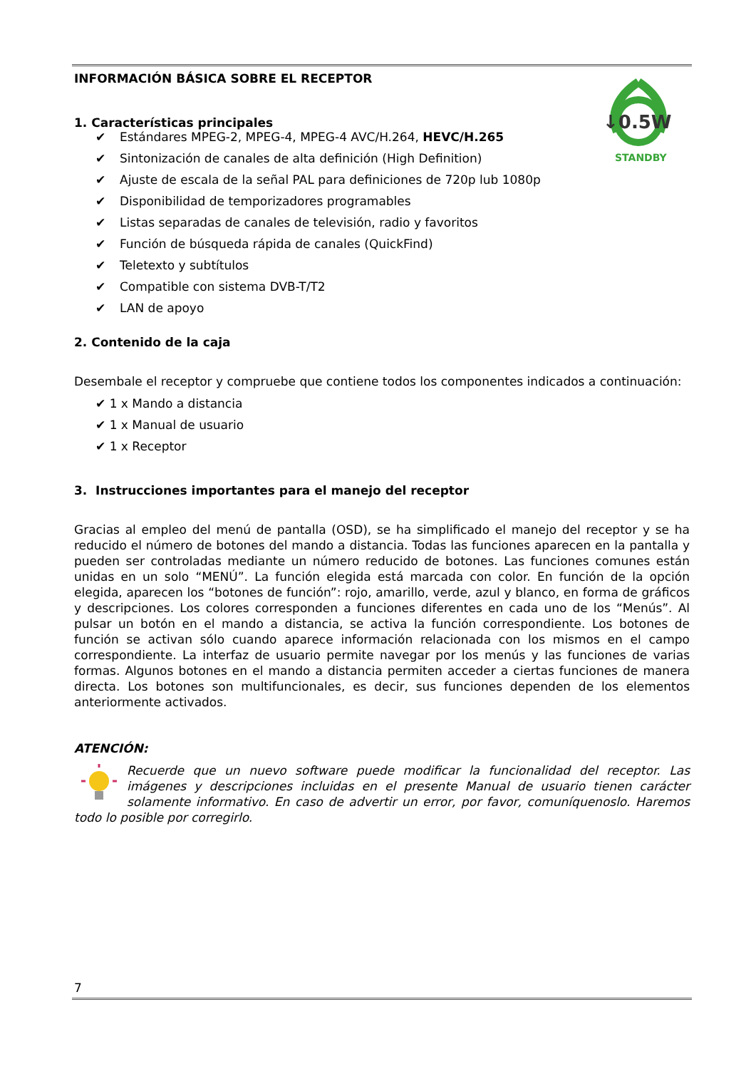↓0.5W
STANDBY
INFORMACIÓN BÁSICA SOBRE EL RECEPTOR
1. Características principales
✔ Estándares MPEG-2, MPEG-4, MPEG-4 AVC/H.264, HEVC/H.265
✔ Sintonización de canales de alta definición (High Definition)
✔ Ajuste de escala de la señal PAL para definiciones de 720p lub 1080p
✔ Disponibilidad de temporizadores programables
✔ Listas separadas de canales de televisión, radio y favoritos
✔ Función de búsqueda rápida de canales (QuickFind)
✔ Teletexto y subtítulos
✔ Compatible con sistema DVB-T/T2
✔ LAN de apoyo
2. Contenido de la caja
Desembale el receptor y compruebe que contiene todos los componentes indicados a continuación:
✔ 1 x Mando a distancia
✔ 1 x Manual de usuario
✔ 1 x Receptor
3. Instrucciones importantes para el manejo del receptor
Gracias al empleo del menú de pantalla (OSD), se ha simplificado el manejo del receptor y se ha reducido el número de botones del mando a distancia. Todas las funciones aparecen en la pantalla y pueden ser controladas mediante un número reducido de botones. Las funciones comunes están unidas en un solo “MENÚ”. La función elegida está marcada con color. En función de la opción elegida, aparecen los “botones de función”: rojo, amarillo, verde, azul y blanco, en forma de gráficos y descripciones. Los colores corresponden a funciones diferentes en cada uno de los “Menús”. Al pulsar un botón en el mando a distancia, se activa la función correspondiente. Los botones de función se activan sólo cuando aparece información relacionada con los mismos en el campo correspondiente. La interfaz de usuario permite navegar por los menús y las funciones de varias formas. Algunos botones en el mando a distancia permiten acceder a ciertas funciones de manera directa. Los botones son multifuncionales, es decir, sus funciones dependen de los elementos anteriormente activados.
ATENCIÓN:
Recuerde que un nuevo software puede modificar la funcionalidad del receptor. Las imágenes y descripciones incluidas en el presente Manual de usuario tienen carácter solamente informativo. En caso de advertir un error, por favor, comuníquenoslo. Haremos todo lo posible por corregirlo.
7